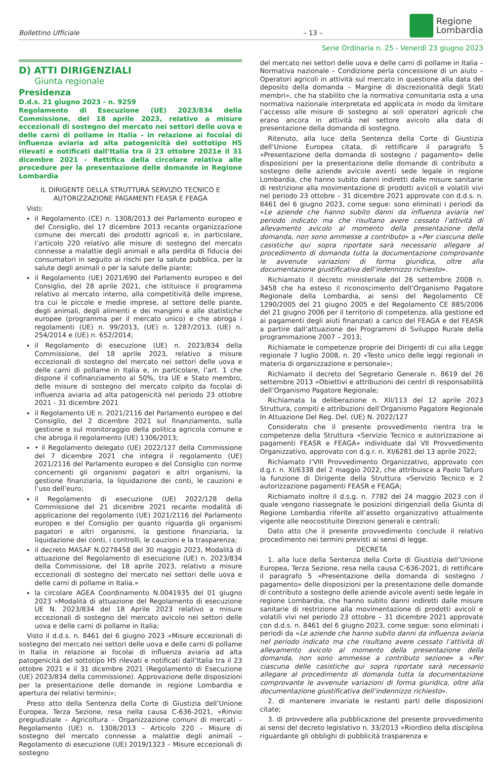Bollettino Ufficiale – 13 – Regione
Lombardia
Serie Ordinaria n. 25 - Venerdì 23 giugno 2023
D) ATTI DIRIGENZIALI
Giunta regionale
Presidenza
D.d.s. 21 giugno 2023 - n. 9259
Regolamento di Esecuzione (UE) 2023/834 della Commissione, del 18 aprile 2023, relativo a misure eccezionali di sostegno del mercato nei settori delle uova e delle carni di pollame in Italia - in relazione ai focolai di influenza aviaria ad alta patogenicità del sottotipo H5 rilevati e notificati dall’Italia tra il 23 ottobre 2021e il 31 dicembre 2021 - Rettifica della circolare relativa alle procedure per la presentazione delle domande in Regione Lombardia
IL DIRIGENTE DELLA STRUTTURA SERVIZIO TECNICO E AUTORIZZAZIONE PAGAMENTI FEASR E FEAGA
Visti:
il Regolamento (CE) n. 1308/2013 del Parlamento europeo e del Consiglio, del 17 dicembre 2013 recante organizzazione comune dei mercati dei prodotti agricoli e, in particolare, l’articolo 220 relativo alle misure di sostegno del mercato connesse a malattie degli animali e alla perdita di fiducia dei consumatori in seguito ai rischi per la salute pubblica, per la salute degli animali o per la salute delle piante;
il Regolamento (UE) 2021/690 del Parlamento europeo e del Consiglio, del 28 aprile 2021, che istituisce il programma relativo al mercato interno, alla competitività delle imprese, tra cui le piccole e medie imprese, al settore delle piante, degli animali, degli alimenti e dei mangimi e alle statistiche europee (programma per il mercato unico) e che abroga i regolamenti (UE) n. 99/2013, (UE) n. 1287/2013, (UE) n. 254/2014 e (UE) n. 652/2014;
il Regolamento di esecuzione (UE) n. 2023/834 della Commissione, del 18 aprile 2023, relativo a misure eccezionali di sostegno del mercato nei settori delle uova e delle carni di pollame in Italia e, in particolare, l’art. 1 che dispone il cofinanziamento al 50%, tra UE e Stato membro, delle misure di sostegno del mercato colpito da focolai di influenza aviaria ad alta patogenicità nel periodo 23 ottobre 2021 - 31 dicembre 2021
il Regolamento UE n. 2021/2116 del Parlamento europeo e del Consiglio, del 2 dicembre 2021 sul finanziamento, sulla gestione e sul monitoraggio della politica agricola comune e che abroga il regolamento (UE) 1306/2013;
• il Regolamento delegato (UE) 2022/127 della Commissione del 7 dicembre 2021 che integra il regolamento (UE) 2021/2116 del Parlamento europeo e del Consiglio con norme concernenti gli organismi pagatori e altri organismi, la gestione finanziaria, la liquidazione dei conti, le cauzioni e l’uso dell’euro;
il Regolamento di esecuzione (UE) 2022/128 della Commissione del 21 dicembre 2021 recante modalità di applicazione del regolamento (UE) 2021/2116 del Parlamento europeo e del Consiglio per quanto riguarda gli organismi pagatori e altri organismi, la gestione finanziaria, la liquidazione dei conti, i controlli, le cauzioni e la trasparenza;
il decreto MASAF N.0278458 del 30 maggio 2023, Modalità di attuazione del Regolamento di esecuzione (UE) n. 2023/834 della Commissione, del 18 aprile 2023, relativo a misure eccezionali di sostegno del mercato nei settori delle uova e delle carni di pollame in Italia.»
la circolare AGEA Coordinamento N.0041935 del 01 giugno 2023 «Modalità di attuazione del Regolamento di esecuzione UE N. 2023/834 del 18 Aprile 2023 relativo a misure eccezionali di sostegno del mercato avicolo nei settori delle uova e delle carni di pollame in Italia;
Visto il d.d.s. n. 8461 del 6 giugno 2023 «Misure eccezionali di sostegno del mercato nei settori delle uova e delle carni di pollame in Italia in relazione ai focolai di influenza aviaria ad alta patogenicità del sottotipo H5 rilevati e notificati dall’Italia tra il 23 ottobre 2021 e il 31 dicembre 2021 (Regolamento di Esecuzione (UE) 2023/834 della commissione). Approvazione delle disposizioni per la presentazione delle domande in regione Lombardia e apertura dei relativi termini»;
Preso atto della Sentenza della Corte di Giustizia dell’Unione Europea, Terza Sezione, resa nella causa C-636-2021, «Rinvio pregiudiziale – Agricoltura – Organizzazione comuni di mercati – Regolamento (UE) n. 1308/2013 – Articolo 220 – Misure di sostegno del mercato connesse a malattie degli animali – Regolamento di esecuzione (UE) 2019/1323 – Misure eccezionali di sostegno
del mercato nei settori delle uova e delle carni di pollame in Italia – Normativa nazionale – Condizione perla concessione di un aiuto – Operatori agricoli in attività sul mercato in questione alla data del deposito della domanda – Margine di discrezionalità degli Stati membri», che ha stabilito che la normativa comunitaria osta a una normativa nazionale interpretata ed applicata in modo da limitare l’accesso alle misure di sostegno ai soli operatori agricoli che erano ancora in attività nel settore avicolo alla data di presentazione della domanda di sostegno.
Ritenuto, alla luce della Sentenza della Corte di Giustizia dell’Unione Europea citata, di rettificare il paragrafo 5 «Presentazione della domanda di sostegno / pagamento» delle disposizioni per la presentazione delle domande di contributo a sostegno delle aziende avicole aventi sede legale in regione Lombardia, che hanno subìto danni indiretti dalle misure sanitarie di restrizione alla movimentazione di prodotti avicoli e volatili vivi nel periodo 23 ottobre – 31 dicembre 2021 approvate con d.d.s. n. 8461 del 6 giugno 2023, come segue: sono eliminati i periodi da «Le aziende che hanno subito danni da influenza aviaria nel periodo indicato ma che risultano avere cessato l’attività di allevamento avicolo al momento della presentazione della domanda, non sono ammesse a contributo» a «Per ciascuna delle casistiche qui sopra riportate sarà necessario allegare al procedimento di domanda tutta la documentazione comprovante le avvenute variazioni di forma giuridica, oltre alla documentazione giustificativa dell’indennizzo richiesto».
Richiamato il decreto ministeriale del 26 settembre 2008 n. 3458 che ha esteso il riconoscimento dell’Organismo Pagatore Regionale della Lombardia, ai sensi del Regolamento CE 1290/2005 del 21 giugno 2005 e del Regolamento CE 885/2006 del 21 giugno 2006 per il territorio di competenza, alla gestione ed ai pagamenti degli aiuti finanziati a carico del FEAGA e del FEASR a partire dall’attuazione dei Programmi di Sviluppo Rurale della programmazione 2007 – 2013;
Richiamate le competenze proprie dei Dirigenti di cui alla Legge regionale 7 luglio 2008, n. 20 «Testo unico delle leggi regionali in materia di organizzazione e personale»;
Richiamato il decreto del Segretario Generale n. 8619 del 26 settembre 2013 «Obiettivi e attribuzioni dei centri di responsabilità dell’Organismo Pagatore Regionale;
Richiamata la deliberazione n. XII/113 del 12 aprile 2023 Struttura, compiti e attribuzioni dell’Organismo Pagatore Regionale In Attuazione Del Reg. Del. (UE) N. 2022/127
Considerato che il presente provvedimento rientra tra le competenze della Struttura «Servizio Tecnico e autorizzazione ai pagamenti FEASR e FEAGA» individuate dal VII Provvedimento Organizzativo, approvato con d.g.r. n. XI/6281 del 13 aprile 2022;
Richiamato l’VIII Provvedimento Organizzativo, approvato con d.g.r. n. XI/6338 del 2 maggio 2022, che attribuisce a Paolo Tafuro la funzione di Dirigente della Struttura «Servizio Tecnico e 2 autorizzazione pagamenti FEASR e FEAGA;
Richiamato inoltre il d.s.g. n. 7782 del 24 maggio 2023 con il quale vengono riassegnate le posizioni dirigenziali della Giunta di Regione Lombardia riferite all’assetto organizzativo attualmente vigente alle neocostituite Direzioni generali e centrali;
Dato atto che il presente provvedimento conclude il relativo procedimento nei termini previsti ai sensi di legge.
DECRETA
1. alla luce della Sentenza della Corte di Giustizia dell’Unione Europea, Terza Sezione, resa nella causa C-636-2021, di rettificare il paragrafo 5 «Presentazione della domanda di sostegno / pagamento» delle disposizioni per la presentazione delle domande di contributo a sostegno delle aziende avicole aventi sede legale in regione Lombardia, che hanno subìto danni indiretti dalle misure sanitarie di restrizione alla movimentazione di prodotti avicoli e volatili vivi nel periodo 23 ottobre – 31 dicembre 2021 approvate con d.d.s. n. 8461 del 6 giugno 2023, come segue: sono eliminati i periodi da «Le aziende che hanno subito danni da influenza aviaria nel periodo indicato ma che risultano avere cessato l’attività di allevamento avicolo al momento della presentazione della domanda, non sono ammesse a contributo sezione» a «Per ciascuna delle casistiche qui sopra riportate sarà necessario allegare al procedimento di domanda tutta la documentazione comprovante le avvenute variazioni di forma giuridica, oltre alla documentazione giustificativa dell’indennizzo richiesto».
2. di mantenere invariate le restanti parti delle disposizioni citate;
3. di provvedere alla pubblicazione del presente provvedimento ai sensi del decreto legislativo n. 33/2013 «Riordino della disciplina riguardante gli obblighi di pubblicità trasparenza e